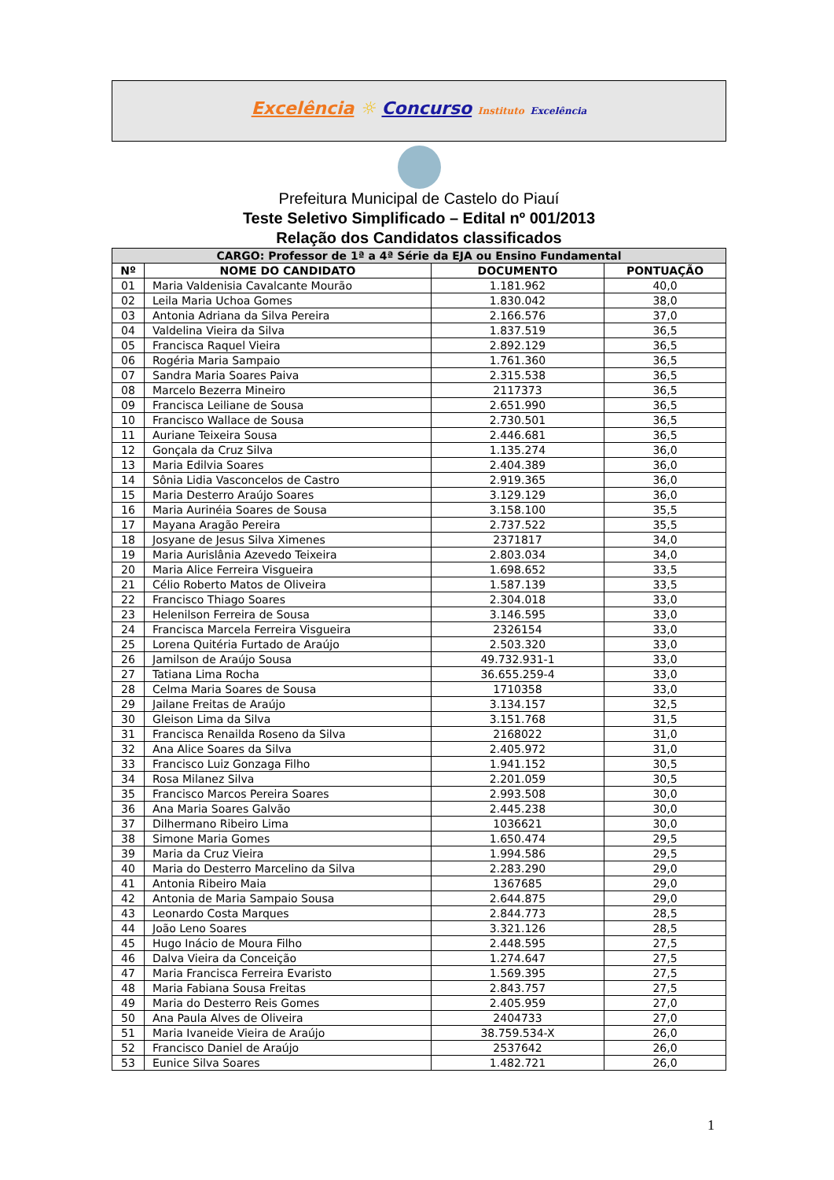Excelência ☼ Concurso Instituto Excelência
Prefeitura Municipal de Castelo do Piauí
Teste Seletivo Simplificado – Edital nº 001/2013
Relação dos Candidatos classificados
| CARGO: Professor de 1ª a 4ª Série da EJA ou Ensino Fundamental | | | |
| --- | --- | --- | --- |
| Nº | NOME DO CANDIDATO | DOCUMENTO | PONTUAÇÃO |
| 01 | Maria Valdenisia Cavalcante Mourão | 1.181.962 | 40,0 |
| 02 | Leila Maria Uchoa Gomes | 1.830.042 | 38,0 |
| 03 | Antonia Adriana da Silva Pereira | 2.166.576 | 37,0 |
| 04 | Valdelina Vieira da Silva | 1.837.519 | 36,5 |
| 05 | Francisca Raquel Vieira | 2.892.129 | 36,5 |
| 06 | Rogéria Maria Sampaio | 1.761.360 | 36,5 |
| 07 | Sandra Maria Soares Paiva | 2.315.538 | 36,5 |
| 08 | Marcelo Bezerra Mineiro | 2117373 | 36,5 |
| 09 | Francisca Leiliane de Sousa | 2.651.990 | 36,5 |
| 10 | Francisco Wallace de Sousa | 2.730.501 | 36,5 |
| 11 | Auriane Teixeira Sousa | 2.446.681 | 36,5 |
| 12 | Gonçala da Cruz Silva | 1.135.274 | 36,0 |
| 13 | Maria Edilvia Soares | 2.404.389 | 36,0 |
| 14 | Sônia Lidia Vasconcelos de Castro | 2.919.365 | 36,0 |
| 15 | Maria Desterro Araújo Soares | 3.129.129 | 36,0 |
| 16 | Maria Aurinéia Soares de Sousa | 3.158.100 | 35,5 |
| 17 | Mayana Aragão Pereira | 2.737.522 | 35,5 |
| 18 | Josyane de Jesus Silva Ximenes | 2371817 | 34,0 |
| 19 | Maria Aurislânia Azevedo Teixeira | 2.803.034 | 34,0 |
| 20 | Maria Alice Ferreira Visgueira | 1.698.652 | 33,5 |
| 21 | Célio Roberto Matos de Oliveira | 1.587.139 | 33,5 |
| 22 | Francisco Thiago Soares | 2.304.018 | 33,0 |
| 23 | Helenilson Ferreira de Sousa | 3.146.595 | 33,0 |
| 24 | Francisca Marcela Ferreira Visgueira | 2326154 | 33,0 |
| 25 | Lorena Quitéria Furtado de Araújo | 2.503.320 | 33,0 |
| 26 | Jamilson de Araújo Sousa | 49.732.931-1 | 33,0 |
| 27 | Tatiana Lima Rocha | 36.655.259-4 | 33,0 |
| 28 | Celma Maria Soares de Sousa | 1710358 | 33,0 |
| 29 | Jailane Freitas de Araújo | 3.134.157 | 32,5 |
| 30 | Gleison Lima da Silva | 3.151.768 | 31,5 |
| 31 | Francisca Renailda Roseno da Silva | 2168022 | 31,0 |
| 32 | Ana Alice Soares da Silva | 2.405.972 | 31,0 |
| 33 | Francisco Luiz Gonzaga Filho | 1.941.152 | 30,5 |
| 34 | Rosa Milanez Silva | 2.201.059 | 30,5 |
| 35 | Francisco Marcos Pereira Soares | 2.993.508 | 30,0 |
| 36 | Ana Maria Soares Galvão | 2.445.238 | 30,0 |
| 37 | Dilhermano Ribeiro Lima | 1036621 | 30,0 |
| 38 | Simone Maria Gomes | 1.650.474 | 29,5 |
| 39 | Maria da Cruz Vieira | 1.994.586 | 29,5 |
| 40 | Maria do Desterro Marcelino da Silva | 2.283.290 | 29,0 |
| 41 | Antonia Ribeiro Maia | 1367685 | 29,0 |
| 42 | Antonia de Maria Sampaio Sousa | 2.644.875 | 29,0 |
| 43 | Leonardo Costa Marques | 2.844.773 | 28,5 |
| 44 | João Leno Soares | 3.321.126 | 28,5 |
| 45 | Hugo Inácio de Moura Filho | 2.448.595 | 27,5 |
| 46 | Dalva Vieira da Conceição | 1.274.647 | 27,5 |
| 47 | Maria Francisca Ferreira Evaristo | 1.569.395 | 27,5 |
| 48 | Maria Fabiana Sousa Freitas | 2.843.757 | 27,5 |
| 49 | Maria do Desterro Reis Gomes | 2.405.959 | 27,0 |
| 50 | Ana Paula Alves de Oliveira | 2404733 | 27,0 |
| 51 | Maria Ivaneide Vieira de Araújo | 38.759.534-X | 26,0 |
| 52 | Francisco Daniel de Araújo | 2537642 | 26,0 |
| 53 | Eunice Silva Soares | 1.482.721 | 26,0 |
1